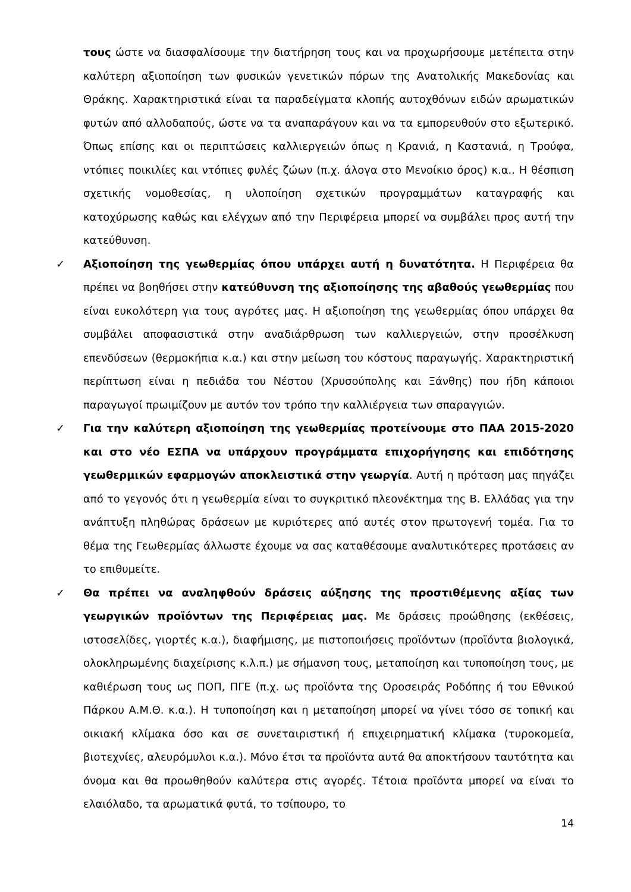τους ώστε να διασφαλίσουμε την διατήρηση τους και να προχωρήσουμε μετέπειτα στην καλύτερη αξιοποίηση των φυσικών γενετικών πόρων της Ανατολικής Μακεδονίας και Θράκης. Χαρακτηριστικά είναι τα παραδείγματα κλοπής αυτοχθόνων ειδών αρωματικών φυτών από αλλοδαπούς, ώστε να τα αναπαράγουν και να τα εμπορευθούν στο εξωτερικό. Όπως επίσης και οι περιπτώσεις καλλιεργειών όπως η Κρανιά, η Καστανιά, η Τρούφα, ντόπιες ποικιλίες και ντόπιες φυλές ζώων (π.χ. άλογα στο Μενοίκιο όρος) κ.α.. Η θέσπιση σχετικής νομοθεσίας, η υλοποίηση σχετικών προγραμμάτων καταγραφής και κατοχύρωσης καθώς και ελέγχων από την Περιφέρεια μπορεί να συμβάλει προς αυτή την κατεύθυνση.
✓
Αξιοποίηση της γεωθερμίας όπου υπάρχει αυτή η δυνατότητα. Η Περιφέρεια θα πρέπει να βοηθήσει στην κατεύθυνση της αξιοποίησης της αβαθούς γεωθερμίας που είναι ευκολότερη για τους αγρότες μας. Η αξιοποίηση της γεωθερμίας όπου υπάρχει θα συμβάλει αποφασιστικά στην αναδιάρθρωση των καλλιεργειών, στην προσέλκυση επενδύσεων (θερμοκήπια κ.α.) και στην μείωση του κόστους παραγωγής. Χαρακτηριστική περίπτωση είναι η πεδιάδα του Νέστου (Χρυσούπολης και Ξάνθης) που ήδη κάποιοι παραγωγοί πρωιμίζουν με αυτόν τον τρόπο την καλλιέργεια των σπαραγγιών.
✓
Για την καλύτερη αξιοποίηση της γεωθερμίας προτείνουμε στο ΠΑΑ 2015-2020 και στο νέο ΕΣΠΑ να υπάρχουν προγράμματα επιχορήγησης και επιδότησης γεωθερμικών εφαρμογών αποκλειστικά στην γεωργία. Αυτή η πρόταση μας πηγάζει από το γεγονός ότι η γεωθερμία είναι το συγκριτικό πλεονέκτημα της Β. Ελλάδας για την ανάπτυξη πληθώρας δράσεων με κυριότερες από αυτές στον πρωτογενή τομέα. Για το θέμα της Γεωθερμίας άλλωστε έχουμε να σας καταθέσουμε αναλυτικότερες προτάσεις αν το επιθυμείτε.
✓
Θα πρέπει να αναληφθούν δράσεις αύξησης της προστιθέμενης αξίας των γεωργικών προϊόντων της Περιφέρειας μας. Με δράσεις προώθησης (εκθέσεις, ιστοσελίδες, γιορτές κ.α.), διαφήμισης, με πιστοποιήσεις προϊόντων (προϊόντα βιολογικά, ολοκληρωμένης διαχείρισης κ.λ.π.) με σήμανση τους, μεταποίηση και τυποποίηση τους, με καθιέρωση τους ως ΠΟΠ, ΠΓΕ (π.χ. ως προϊόντα της Οροσειράς Ροδόπης ή του Εθνικού Πάρκου Α.Μ.Θ. κ.α.). Η τυποποίηση και η μεταποίηση μπορεί να γίνει τόσο σε τοπική και οικιακή κλίμακα όσο και σε συνεταιριστική ή επιχειρηματική κλίμακα (τυροκομεία, βιοτεχνίες, αλευρόμυλοι κ.α.). Μόνο έτσι τα προϊόντα αυτά θα αποκτήσουν ταυτότητα και όνομα και θα προωθηθούν καλύτερα στις αγορές. Τέτοια προϊόντα μπορεί να είναι το ελαιόλαδο, τα αρωματικά φυτά, το τσίπουρο, το
14